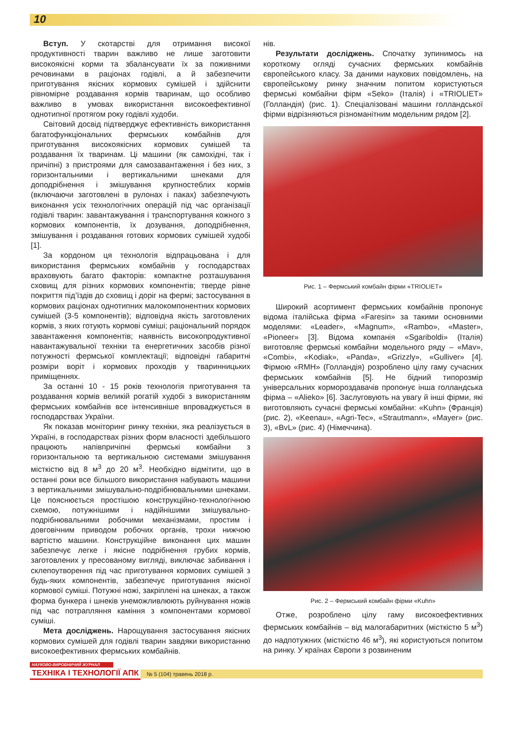10
Вступ. У скотарстві для отримання високої продуктивності тварин важливо не лише заготовити високоякісні корми та збалансувати їх за поживними речовинами в раціонах годівлі, а й забезпечити приготування якісних кормових сумішей і здійснити рівномірне роздавання кормів тваринам, що особливо важливо в умовах використання високоефективної однотипної протягом року годівлі худоби.
Світовий досвід підтверджує ефективність використання багатофункціональних фермських комбайнів для приготування високоякісних кормових сумішей та роздавання їх тваринам. Ці машини (як самохідні, так і причіпні) з пристроями для самозавантаження і без них, з горизонтальними і вертикальними шнеками для доподрібнення і змішування крупностеблих кормів (включаючи заготовлені в рулонах і паках) забезпечують виконання усіх технологічних операцій під час організації годівлі тварин: завантажування і транспортування кожного з кормових компонентів, їх дозування, доподрібнення, змішування і роздавання готових кормових сумішей худобі [1].
За кордоном ця технологія відпрацьована і для використання фермських комбайнів у господарствах враховують багато факторів: компактне розташування сховищ для різних кормових компонентів; тверде рівне покриття під’їздів до сховищ і доріг на фермі; застосування в кормових раціонах однотипних малокомпонентних кормових сумішей (3-5 компонентів); відповідна якість заготовлених кормів, з яких готують кормові суміші; раціональний порядок завантаження компонентів; наявність високопродуктивної навантажувальної техніки та енергетичних засобів різної потужності фермської комплектації; відповідні габаритні розміри воріт і кормових проходів у тваринницьких приміщеннях.
За останні 10 - 15 років технологія приготування та роздавання кормів великій рогатій худобі з використанням фермських комбайнів все інтенсивніше впроваджується в господарствах України.
Як показав моніторинг ринку техніки, яка реалізується в Україні, в господарствах різних форм власності здебільшого працюють напівпричіпні фермські комбайни з горизонтальною та вертикальною системами змішування місткістю від 8 м<sup>3</sup> до 20 м<sup>3</sup>. Необхідно відмітити, що в останні роки все більшого використання набувають машини з вертикальними змішувально-подрібнювальними шнеками. Це пояснюється простішою конструкційно-технологічною схемою, потужнішими і надійнішими змішувально-подрібнювальними робочими механізмами, простим і довговічним приводом робочих органів, трохи нижчою вартістю машини. Конструкційне виконання цих машин забезпечує легке і якісне подрібнення грубих кормів, заготовлених у пресованому вигляді, виключає забивання і склепоутворення під час приготування кормових сумішей з будь-яких компонентів, забезпечує приготування якісної кормової суміші. Потужні ножі, закріплені на шнеках, а також форма бункера і шнеків унеможливлюють руйнування ножів під час потрапляння каміння з компонентами кормової суміші.
Мета досліджень. Нарощування застосування якісних кормових сумішей для годівлі тварин завдяки використанню високоефективних фермських комбайнів.
нів.
Результати досліджень. Спочатку зупинимось на короткому огляді сучасних фермських комбайнів європейського класу. За даними наукових повідомлень, на європейському ринку значним попитом користуються фермські комбайни фірм «Seko» (Італія) і «TRIOLIET» (Голландія) (рис. 1). Спеціалізовані машини голландської фірми відрізняються різноманітним модельним рядом [2].
Рис. 1 – Фермський комбайн фірми «TRIOLIET»
Широкий асортимент фермських комбайнів пропонує відома італійська фірма «Faresin» за такими основними моделями: «Leader», «Magnum», «Rambo», «Master», «Pioneer» [3]. Відома компанія «Sgariboldi» (Італія) виготовляє фермські комбайни модельного ряду – «Mav», «Combi», «Kodiak», «Panda», «Grizzly», «Gulliver» [4]. Фірмою «RMH» (Голландія) розроблено цілу гаму сучасних фермських комбайнів [5]. Не бідний типорозмір універсальних кормороздавачів пропонує інша голландська фірма – «Alieko» [6]. Заслуговують на увагу й інші фірми, які виготовляють сучасні фермські комбайни: «Kuhn» (Франція) (рис. 2), «Keenau», «Agri-Tec», «Strautmann», «Mayer» (рис. 3), «BvL» (рис. 4) (Німеччина).
Рис. 2 – Фермський комбайн фірми «Kuhn»
Отже, розроблено цілу гаму високоефективних фермських комбайнів – від малогабаритних (місткістю 5 м<sup>3</sup>) до надпотужних (місткістю 46 м<sup>3</sup>), які користуються попитом на ринку. У країнах Європи з розвиненим
НАУКОВО-ВИРОБНИЧИЙ ЖУРНАЛ
ТЕХНІКА І ТЕХНОЛОГІЇ АПК № 5 (104) травень 2018 р.